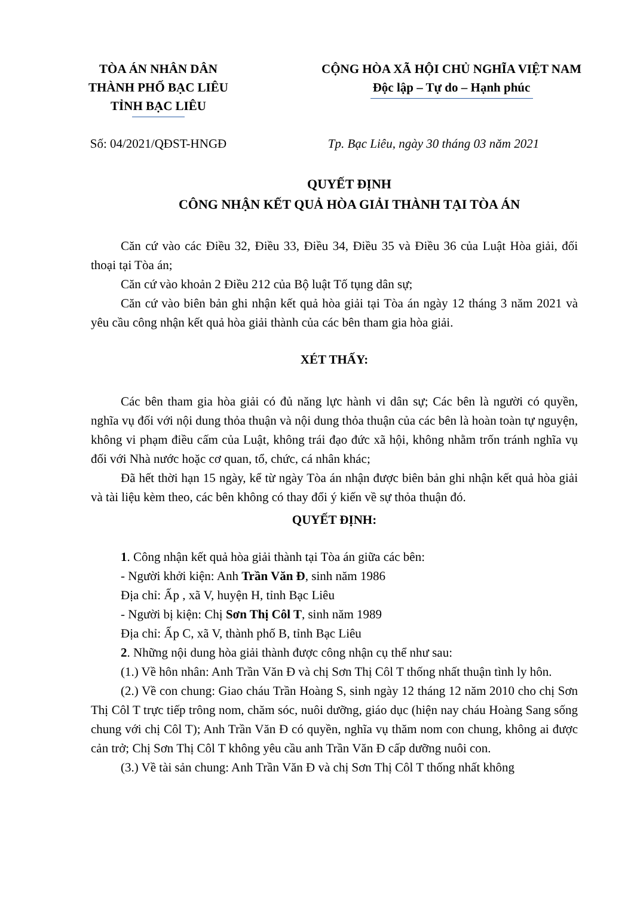TÒA ÁN NHÂN DÂN
THÀNH PHỐ BẠC LIÊU
TỈNH BẠC LIÊU
CỘNG HÒA XÃ HỘI CHỦ NGHĨA VIỆT NAM
Độc lập – Tự do – Hạnh phúc
Số: 04/2021/QĐST-HNGĐ Tp. Bạc Liêu, ngày 30 tháng 03 năm 2021
QUYẾT ĐỊNH
CÔNG NHẬN KẾT QUẢ HÒA GIẢI THÀNH TẠI TÒA ÁN
Căn cứ vào các Điều 32, Điều 33, Điều 34, Điều 35 và Điều 36 của Luật Hòa giải, đối thoại tại Tòa án;
Căn cứ vào khoản 2 Điều 212 của Bộ luật Tố tụng dân sự;
Căn cứ vào biên bản ghi nhận kết quả hòa giải tại Tòa án ngày 12 tháng 3 năm 2021 và yêu cầu công nhận kết quả hòa giải thành của các bên tham gia hòa giải.
XÉT THẤY:
Các bên tham gia hòa giải có đủ năng lực hành vi dân sự; Các bên là người có quyền, nghĩa vụ đối với nội dung thỏa thuận và nội dung thỏa thuận của các bên là hoàn toàn tự nguyện, không vi phạm điều cấm của Luật, không trái đạo đức xã hội, không nhằm trốn tránh nghĩa vụ đối với Nhà nước hoặc cơ quan, tổ, chức, cá nhân khác;
Đã hết thời hạn 15 ngày, kể từ ngày Tòa án nhận được biên bản ghi nhận kết quả hòa giải và tài liệu kèm theo, các bên không có thay đổi ý kiến về sự thỏa thuận đó.
QUYẾT ĐỊNH:
1. Công nhận kết quả hòa giải thành tại Tòa án giữa các bên:
- Người khởi kiện: Anh Trần Văn Đ, sinh năm 1986
Địa chỉ: Ấp , xã V, huyện H, tỉnh Bạc Liêu
- Người bị kiện: Chị Sơn Thị Côl T, sinh năm 1989
Địa chỉ: Ấp C, xã V, thành phố B, tỉnh Bạc Liêu
2. Những nội dung hòa giải thành được công nhận cụ thể như sau:
(1.) Về hôn nhân: Anh Trần Văn Đ và chị Sơn Thị Côl T thống nhất thuận tình ly hôn.
(2.) Về con chung: Giao cháu Trần Hoàng S, sinh ngày 12 tháng 12 năm 2010 cho chị Sơn Thị Côl T trực tiếp trông nom, chăm sóc, nuôi dưỡng, giáo dục (hiện nay cháu Hoàng Sang sống chung với chị Côl T); Anh Trần Văn Đ có quyền, nghĩa vụ thăm nom con chung, không ai được cản trở; Chị Sơn Thị Côl T không yêu cầu anh Trần Văn Đ cấp dưỡng nuôi con.
(3.) Về tài sản chung: Anh Trần Văn Đ và chị Sơn Thị Côl T thống nhất không